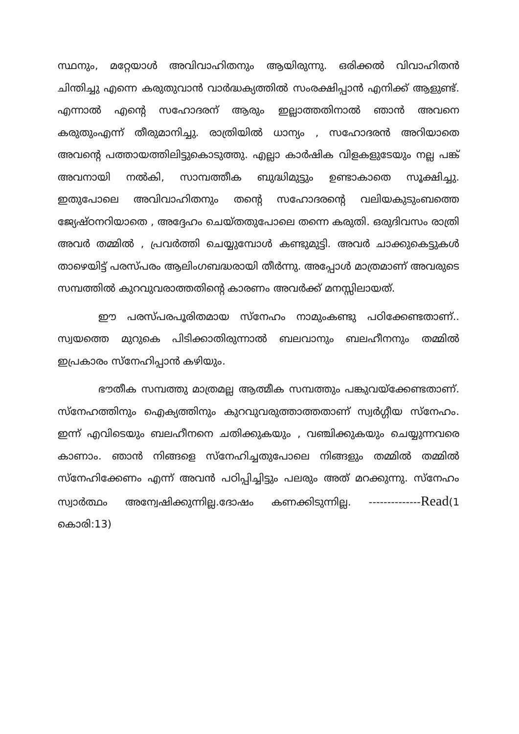സ്ഥനും, മറ്റേയാൾ അവിവാഹിതനും ആയിരുന്നു. ഒരിക്കൽ വിവാഹിതൻ ചിന്തിച്ചു എന്നെ കരുതുവാൻ വാർദ്ധക്യത്തിൽ സംരക്ഷിപ്പാൻ എനിക്ക് ആളുണ്ട്. എന്നാൽ എന്റെ സഹോദരന് ആരും ഇല്ലാത്തതിനാൽ ഞാൻ അവനെ കരുതുംഎന്ന് തീരുമാനിച്ചു. രാത്രിയിൽ ധാന്യം , സഹോദരൻ അറിയാതെ അവന്റെ പത്തായത്തിലിട്ടുകൊടുത്തു. എല്ലാ കാർഷിക വിളകളുടേയും നല്ല പങ്ക് അവനായി നൽകി, സാമ്പത്തീക ബുദ്ധിമുട്ടും ഉണ്ടാകാതെ സൂക്ഷിച്ചു. ഇതുപോലെ അവിവാഹിതനും തന്റെ സഹോദരന്റെ വലിയകുടുംബത്തെ ജ്യേഷ്ഠനറിയാതെ , അദ്ദേഹം ചെയ്തതുപോലെ തന്നെ കരുതി. ഒരുദിവസം രാത്രി അവർ തമ്മിൽ , പ്രവർത്തി ചെയ്യുമ്പോൾ കണ്ടുമുട്ടി. അവർ ചാക്കുകെട്ടുകൾ താഴെയിട്ട് പരസ്പരം ആലിംഗബദ്ധരായി തീർന്നു. അപ്പോൾ മാത്രമാണ് അവരുടെ സമ്പത്തിൽ കുറവുവരാത്തതിന്റെ കാരണം അവർക്ക് മനസ്സിലായത്.
ഈ പരസ്പരപൂരിതമായ സ്നേഹം നാമുംകണ്ടു പഠിക്കേണ്ടതാണ്.. സ്വയത്തെ മുറുകെ പിടിക്കാതിരുന്നാൽ ബലവാനും ബലഹീനനും തമ്മിൽ ഇപ്രകാരം സ്നേഹിപ്പാൻ കഴിയും.
ഭൗതീക സമ്പത്തു മാത്രമല്ല ആത്മീക സമ്പത്തും പങ്കുവയ്ക്കേണ്ടതാണ്. സ്നേഹത്തിനും ഐക്യത്തിനും കുറവുവരുത്താത്തതാണ് സ്വർഗ്ഗീയ സ്നേഹം. ഇന്ന് എവിടെയും ബലഹീനനെ ചതിക്കുകയും , വഞ്ചിക്കുകയും ചെയ്യുന്നവരെ കാണാം. ഞാൻ നിങ്ങളെ സ്നേഹിച്ചതുപോലെ നിങ്ങളും തമ്മിൽ തമ്മിൽ സ്നേഹിക്കേണം എന്ന് അവൻ പഠിപ്പിച്ചിട്ടും പലരും അത് മറക്കുന്നു. സ്നേഹം സ്വാർത്ഥം അന്വേഷിക്കുന്നില്ല.ദോഷം കണക്കിടുന്നില്ല. --------------Read(1 കൊരി:13)